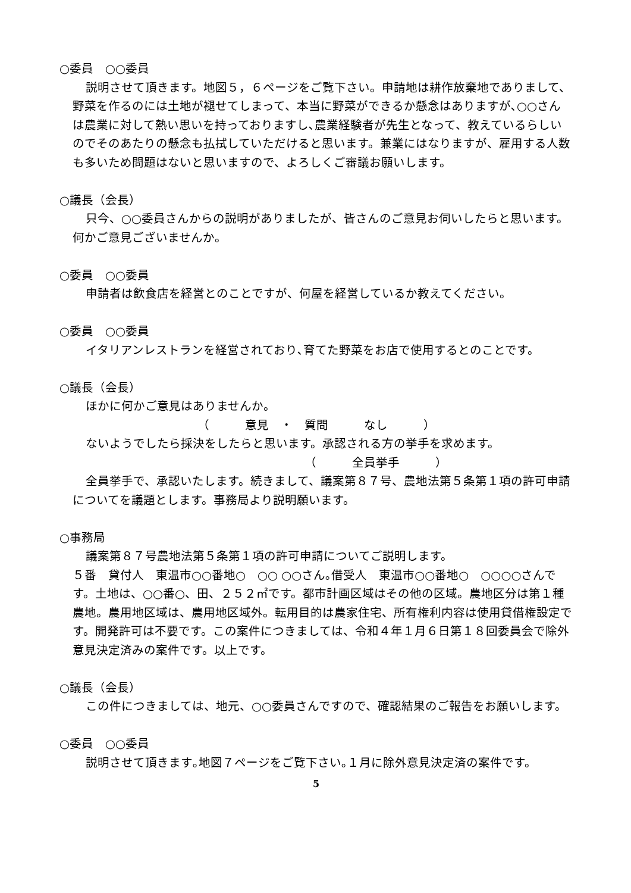○委員　○○委員
説明させて頂きます。地図５，６ページをご覧下さい。申請地は耕作放棄地でありまして、野菜を作るのには土地が褪せてしまって、本当に野菜ができるか懸念はありますが､○○さんは農業に対して熱い思いを持っておりますし､農業経験者が先生となって、教えているらしいのでそのあたりの懸念も払拭していただけると思います。兼業にはなりますが、雇用する人数も多いため問題はないと思いますので、よろしくご審議お願いします。
○議長（会長）
只今、○○委員さんからの説明がありましたが、皆さんのご意見お伺いしたらと思います。何かご意見ございませんか。
○委員　○○委員
申請者は飲食店を経営とのことですが、何屋を経営しているか教えてください。
○委員　○○委員
イタリアンレストランを経営されており､育てた野菜をお店で使用するとのことです。
○議長（会長）
ほかに何かご意見はありませんか。
（　　　意見　・　質問　　　なし　　　）
ないようでしたら採決をしたらと思います。承認される方の挙手を求めます。
（　　　全員挙手　　　）
全員挙手で、承認いたします。続きまして、議案第８７号、農地法第５条第１項の許可申請についてを議題とします。事務局より説明願います。
○事務局
議案第８７号農地法第５条第１項の許可申請についてご説明します。
５番　貸付人　東温市○○番地○　○○ ○○さん｡借受人　東温市○○番地○　○○○○さんです。土地は、○○番○、田、２５２㎡です。都市計画区域はその他の区域。農地区分は第１種農地。農用地区域は、農用地区域外。転用目的は農家住宅、所有権利内容は使用貸借権設定です。開発許可は不要です。この案件につきましては、令和４年１月６日第１８回委員会で除外意見決定済みの案件です。以上です。
○議長（会長）
この件につきましては、地元、○○委員さんですので、確認結果のご報告をお願いします。
○委員　○○委員
説明させて頂きます｡地図７ページをご覧下さい｡１月に除外意見決定済の案件です。
5